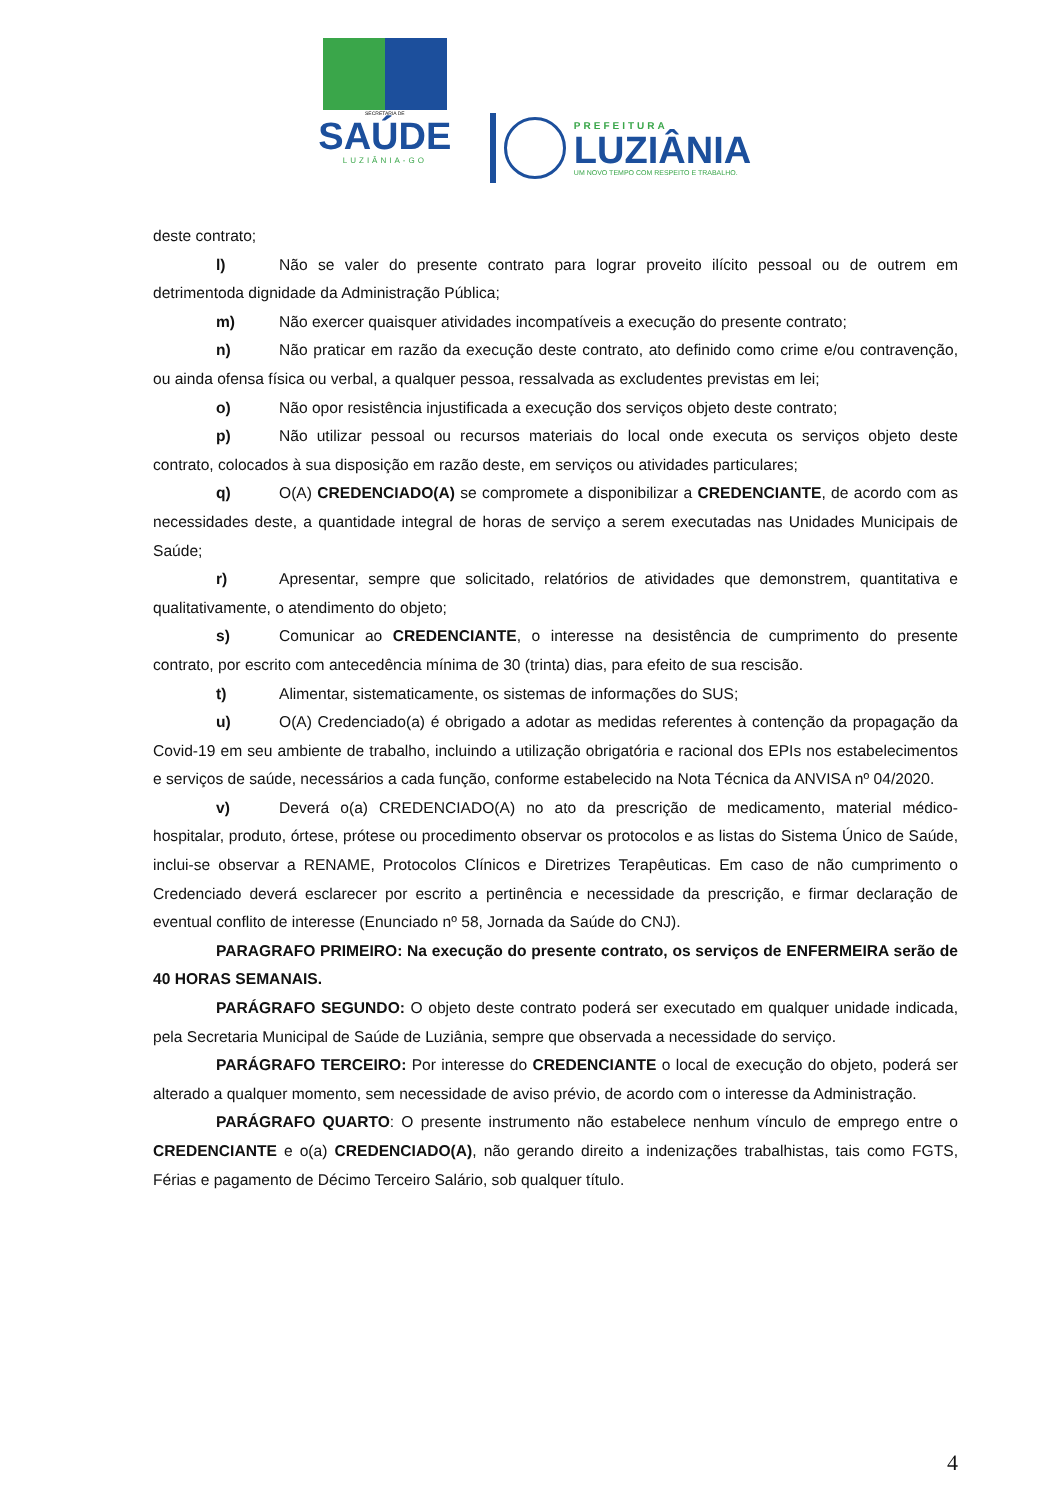SECRETARIA DE
SAÚDE
LUZIÂNIA-GO
PREFEITURA
LUZIÂNIA
UM NOVO TEMPO COM RESPEITO E TRABALHO.
deste contrato;
l) Não se valer do presente contrato para lograr proveito ilícito pessoal ou de outrem em detrimentoda dignidade da Administração Pública;
m) Não exercer quaisquer atividades incompatíveis a execução do presente contrato;
n) Não praticar em razão da execução deste contrato, ato definido como crime e/ou contravenção, ou ainda ofensa física ou verbal, a qualquer pessoa, ressalvada as excludentes previstas em lei;
o) Não opor resistência injustificada a execução dos serviços objeto deste contrato;
p) Não utilizar pessoal ou recursos materiais do local onde executa os serviços objeto deste contrato, colocados à sua disposição em razão deste, em serviços ou atividades particulares;
q) O(A) CREDENCIADO(A) se compromete a disponibilizar a CREDENCIANTE, de acordo com as necessidades deste, a quantidade integral de horas de serviço a serem executadas nas Unidades Municipais de Saúde;
r) Apresentar, sempre que solicitado, relatórios de atividades que demonstrem, quantitativa e qualitativamente, o atendimento do objeto;
s) Comunicar ao CREDENCIANTE, o interesse na desistência de cumprimento do presente contrato, por escrito com antecedência mínima de 30 (trinta) dias, para efeito de sua rescisão.
t) Alimentar, sistematicamente, os sistemas de informações do SUS;
u) O(A) Credenciado(a) é obrigado a adotar as medidas referentes à contenção da propagação da Covid-19 em seu ambiente de trabalho, incluindo a utilização obrigatória e racional dos EPIs nos estabelecimentos e serviços de saúde, necessários a cada função, conforme estabelecido na Nota Técnica da ANVISA nº 04/2020.
v) Deverá o(a) CREDENCIADO(A) no ato da prescrição de medicamento, material médico-hospitalar, produto, órtese, prótese ou procedimento observar os protocolos e as listas do Sistema Único de Saúde, inclui-se observar a RENAME, Protocolos Clínicos e Diretrizes Terapêuticas. Em caso de não cumprimento o Credenciado deverá esclarecer por escrito a pertinência e necessidade da prescrição, e firmar declaração de eventual conflito de interesse (Enunciado nº 58, Jornada da Saúde do CNJ).
PARAGRAFO PRIMEIRO: Na execução do presente contrato, os serviços de ENFERMEIRA serão de 40 HORAS SEMANAIS.
PARÁGRAFO SEGUNDO: O objeto deste contrato poderá ser executado em qualquer unidade indicada, pela Secretaria Municipal de Saúde de Luziânia, sempre que observada a necessidade do serviço.
PARÁGRAFO TERCEIRO: Por interesse do CREDENCIANTE o local de execução do objeto, poderá ser alterado a qualquer momento, sem necessidade de aviso prévio, de acordo com o interesse da Administração.
PARÁGRAFO QUARTO: O presente instrumento não estabelece nenhum vínculo de emprego entre o CREDENCIANTE e o(a) CREDENCIADO(A), não gerando direito a indenizações trabalhistas, tais como FGTS, Férias e pagamento de Décimo Terceiro Salário, sob qualquer título.
4